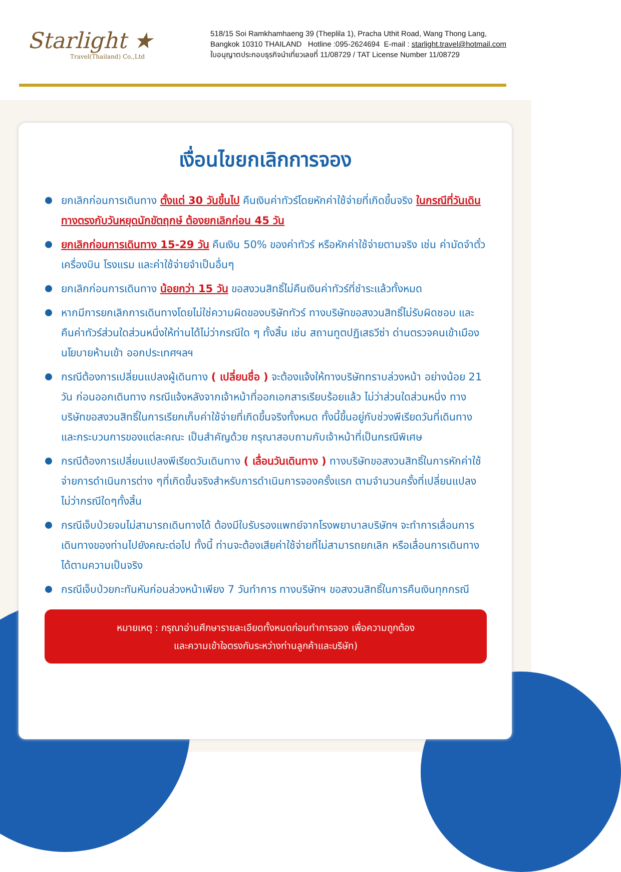Starlight ★
Travel(Thailand) Co.,Ltd
518/15 Soi Ramkhamhaeng 39 (Theplila 1), Pracha Uthit Road, Wang Thong Lang,
Bangkok 10310 THAILAND Hotline :095-2624694 E-mail : starlight.travel@hotmail.com
ใบอนุญาตประกอบธุรกิจนำเที่ยวเลขที่ 11/08729 / TAT License Number 11/08729
เงื่อนไขยกเลิกการจอง
ยกเลิกก่อนการเดินทาง ตั้งแต่ 30 วันขึ้นไป คืนเงินค่าทัวร์โดยหักค่าใช้จ่ายที่เกิดขึ้นจริง ในกรณีที่วันเดินทางตรงกับวันหยุดนักขัตฤกษ์ ต้องยกเลิกก่อน 45 วัน
ยกเลิกก่อนการเดินทาง 15-29 วัน คืนเงิน 50% ของค่าทัวร์ หรือหักค่าใช้จ่ายตามจริง เช่น ค่ามัดจำตั๋วเครื่องบิน โรงแรม และค่าใช้จ่ายจำเป็นอื่นๆ
ยกเลิกก่อนการเดินทาง น้อยกว่า 15 วัน ขอสงวนสิทธิ์ไม่คืนเงินค่าทัวร์ที่ชำระแล้วทั้งหมด
หากมีการยกเลิกการเดินทางโดยไม่ใช่ความผิดของบริษัททัวร์ ทางบริษัทขอสงวนสิทธิ์ไม่รับผิดชอบ และ คืนค่าทัวร์ส่วนใดส่วนหนึ่งให้ท่านได้ไม่ว่ากรณีใด ๆ ทั้งสิ้น เช่น สถานทูตปฏิเสธวีซ่า ด่านตรวจคนเข้าเมือง นโยบายห้ามเข้า ออกประเทศฯลฯ
กรณีต้องการเปลี่ยนแปลงผู้เดินทาง ( เปลี่ยนชื่อ ) จะต้องแจ้งให้ทางบริษัททราบล่วงหน้า อย่างน้อย 21 วัน ก่อนออกเดินทาง กรณีแจ้งหลังจากเจ้าหน้าที่ออกเอกสารเรียบร้อยแล้ว ไม่ว่าส่วนใดส่วนหนึ่ง ทางบริษัทขอสงวนสิทธิ์ในการเรียกเก็บค่าใช้จ่ายที่เกิดขึ้นจริงทั้งหมด ทั้งนี้ขึ้นอยู่กับช่วงพีเรียดวันที่เดินทางและกระบวนการของแต่ละคณะ เป็นสำคัญด้วย กรุณาสอบถามกับเจ้าหน้าที่เป็นกรณีพิเศษ
กรณีต้องการเปลี่ยนแปลงพีเรียดวันเดินทาง ( เลื่อนวันเดินทาง ) ทางบริษัทขอสงวนสิทธิ์ในการหักค่าใช้จ่ายการดำเนินการต่าง ๆที่เกิดขึ้นจริงสำหรับการดำเนินการจองครั้งแรก ตามจำนวนครั้งที่เปลี่ยนแปลง ไม่ว่ากรณีใดๆทั้งสิ้น
กรณีเจ็บป่วยจนไม่สามารถเดินทางได้ ต้องมีใบรับรองแพทย์จากโรงพยาบาลบริษัทฯ จะทำการเลื่อนการเดินทางของท่านไปยังคณะต่อไป ทั้งนี้ ท่านจะต้องเสียค่าใช้จ่ายที่ไม่สามารถยกเลิก หรือเลื่อนการเดินทางได้ตามความเป็นจริง
กรณีเจ็บป่วยกะทันหันก่อนล่วงหน้าเพียง 7 วันทำการ ทางบริษัทฯ ขอสงวนสิทธิ์ในการคืนเงินทุกกรณี
หมายเหตุ : กรุณาอ่านศึกษารายละเอียดทั้งหมดก่อนทำการจอง เพื่อความถูกต้อง
และความเข้าใจตรงกันระหว่างท่านลูกค้าและบริษัท)